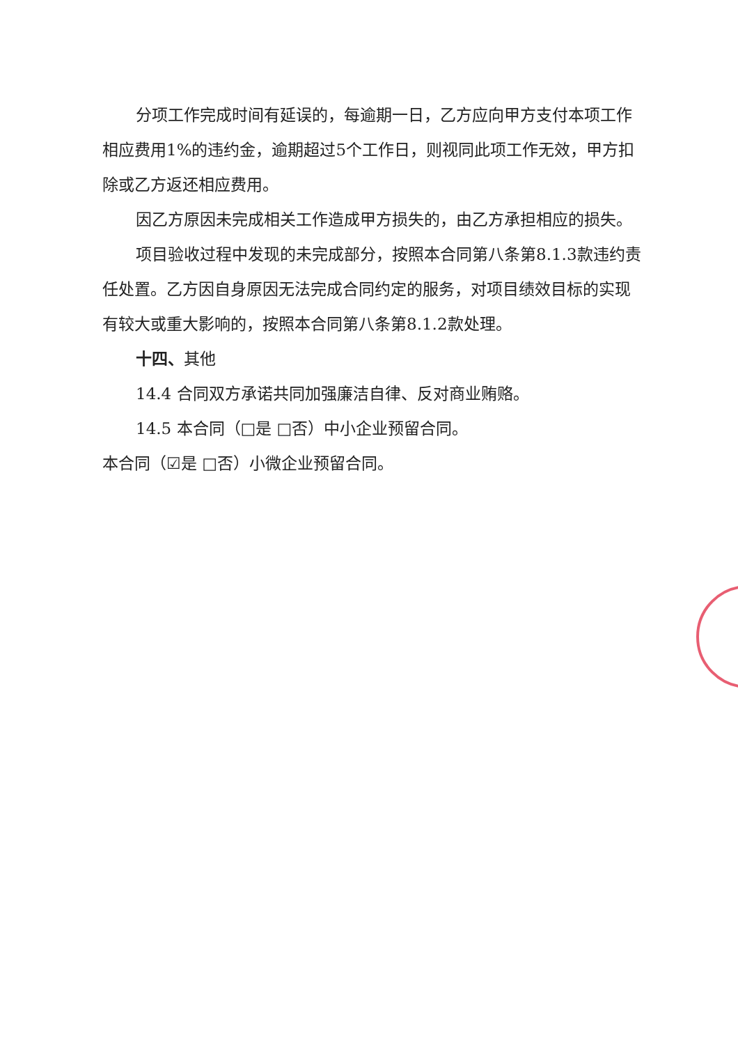分项工作完成时间有延误的，每逾期一日，乙方应向甲方支付本项工作相应费用1%的违约金，逾期超过5个工作日，则视同此项工作无效，甲方扣除或乙方返还相应费用。
因乙方原因未完成相关工作造成甲方损失的，由乙方承担相应的损失。
项目验收过程中发现的未完成部分，按照本合同第八条第8.1.3款违约责任处置。乙方因自身原因无法完成合同约定的服务，对项目绩效目标的实现有较大或重大影响的，按照本合同第八条第8.1.2款处理。
十四、其他
14.4 合同双方承诺共同加强廉洁自律、反对商业贿赂。
14.5 本合同（□是 □否）中小企业预留合同。
本合同（☑是 □否）小微企业预留合同。